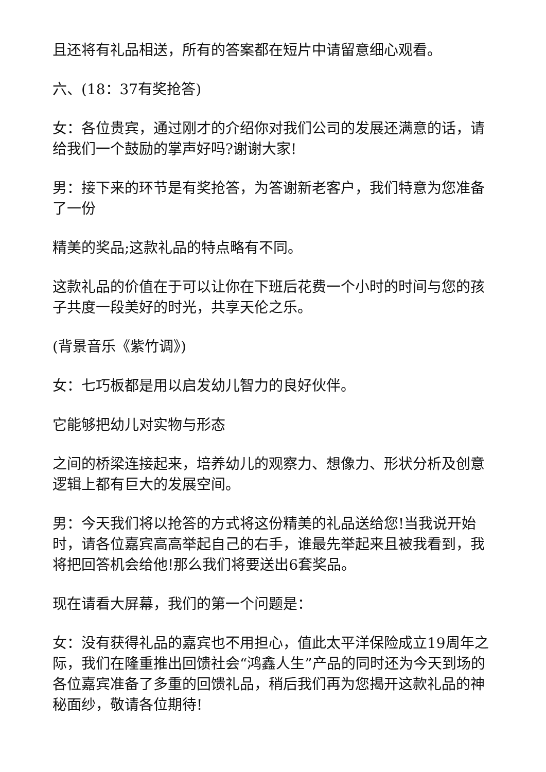且还将有礼品相送，所有的答案都在短片中请留意细心观看。
六、(18：37有奖抢答)
女：各位贵宾，通过刚才的介绍你对我们公司的发展还满意的话，请给我们一个鼓励的掌声好吗?谢谢大家!
男：接下来的环节是有奖抢答，为答谢新老客户，我们特意为您准备了一份
精美的奖品;这款礼品的特点略有不同。
这款礼品的价值在于可以让你在下班后花费一个小时的时间与您的孩子共度一段美好的时光，共享天伦之乐。
(背景音乐《紫竹调》)
女：七巧板都是用以启发幼儿智力的良好伙伴。
它能够把幼儿对实物与形态
之间的桥梁连接起来，培养幼儿的观察力、想像力、形状分析及创意逻辑上都有巨大的发展空间。
男：今天我们将以抢答的方式将这份精美的礼品送给您!当我说开始时，请各位嘉宾高高举起自己的右手，谁最先举起来且被我看到，我将把回答机会给他!那么我们将要送出6套奖品。
现在请看大屏幕，我们的第一个问题是：
女：没有获得礼品的嘉宾也不用担心，值此太平洋保险成立19周年之际，我们在隆重推出回馈社会“鸿鑫人生”产品的同时还为今天到场的各位嘉宾准备了多重的回馈礼品，稍后我们再为您揭开这款礼品的神秘面纱，敬请各位期待!